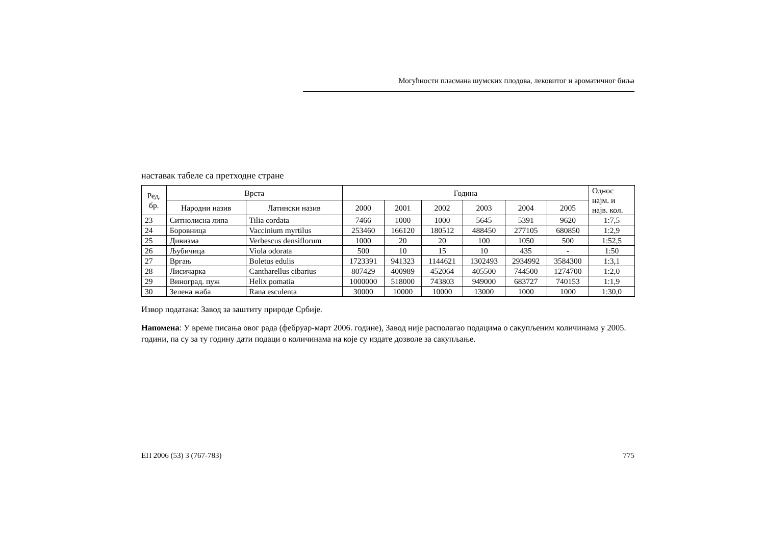Могућности пласмана шумских плодова, лековитог и ароматичног биља
наставак табеле са претходне стране
| Ред. бр. | Врста | | Година | | | | | | Однос најм. и најв. кол. |
| --- | --- | --- | --- | --- | --- | --- | --- | --- | --- |
| | Народни назив | Латински назив | 2000 | 2001 | 2002 | 2003 | 2004 | 2005 | |
| 23 | Ситнолисна липа | Tilia cordata | 7466 | 1000 | 1000 | 5645 | 5391 | 9620 | 1:7,5 |
| 24 | Боровница | Vaccinium myrtilus | 253460 | 166120 | 180512 | 488450 | 277105 | 680850 | 1:2,9 |
| 25 | Дивизма | Verbescus densiflorum | 1000 | 20 | 20 | 100 | 1050 | 500 | 1:52,5 |
| 26 | Љубичица | Viola odorata | 500 | 10 | 15 | 10 | 435 | - | 1:50 |
| 27 | Вргањ | Boletus edulis | 1723391 | 941323 | 1144621 | 1302493 | 2934992 | 3584300 | 1:3,1 |
| 28 | Лисичарка | Cantharellus cibarius | 807429 | 400989 | 452064 | 405500 | 744500 | 1274700 | 1:2,0 |
| 29 | Виноград. пуж | Helix pomatia | 1000000 | 518000 | 743803 | 949000 | 683727 | 740153 | 1:1,9 |
| 30 | Зелена жаба | Rana esculenta | 30000 | 10000 | 10000 | 13000 | 1000 | 1000 | 1:30,0 |
Извор података: Завод за заштиту природе Србије.
Напомена: У време писања овог рада (фебруар-март 2006. године), Завод није располагао подацима о сакупљеним количинама у 2005. години, па су за ту годину дати подаци о количинама на које су издате дозволе за сакупљање.
ЕП 2006 (53) 3 (767-783) 775